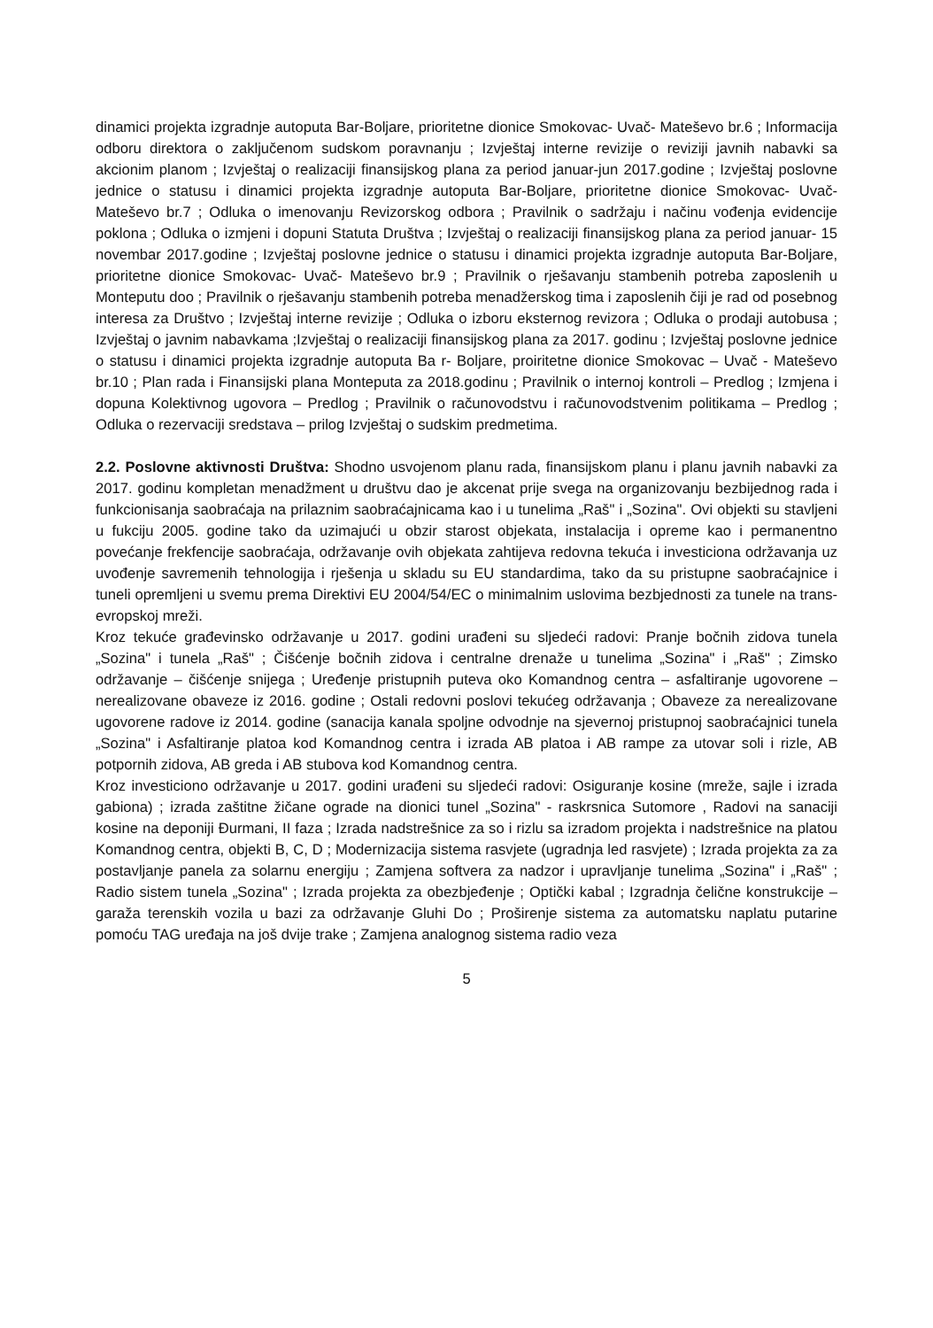dinamici projekta izgradnje autoputa Bar-Boljare, prioritetne dionice Smokovac- Uvač- Mateševo br.6 ; Informacija odboru direktora o zaključenom sudskom poravnanju ; Izvještaj interne revizije o reviziji javnih nabavki sa akcionim planom ; Izvještaj o realizaciji finansijskog plana za period januar-jun 2017.godine ; Izvještaj poslovne jednice o statusu i dinamici projekta izgradnje autoputa Bar-Boljare, prioritetne dionice Smokovac- Uvač- Mateševo br.7 ; Odluka o imenovanju Revizorskog odbora ; Pravilnik o sadržaju i načinu vođenja evidencije poklona ; Odluka o izmjeni i dopuni Statuta Društva ; Izvještaj o realizaciji finansijskog plana za period januar- 15 novembar 2017.godine ; Izvještaj poslovne jednice o statusu i dinamici projekta izgradnje autoputa Bar-Boljare, prioritetne dionice Smokovac- Uvač- Mateševo br.9 ; Pravilnik o rješavanju stambenih potreba zaposlenih u Monteputu doo ; Pravilnik o rješavanju stambenih potreba menadžerskog tima i zaposlenih čiji je rad od posebnog interesa za Društvo ; Izvještaj interne revizije ; Odluka o izboru eksternog revizora ; Odluka o prodaji autobusa ; Izvještaj o javnim nabavkama ;Izvještaj o realizaciji finansijskog plana za 2017. godinu ; Izvještaj poslovne jednice o statusu i dinamici projekta izgradnje autoputa Ba r- Boljare, proiritetne dionice Smokovac – Uvač - Mateševo br.10 ; Plan rada i Finansijski plana Monteputa za 2018.godinu ; Pravilnik o internoj kontroli – Predlog ; Izmjena i dopuna Kolektivnog ugovora – Predlog ; Pravilnik o računovodstvu i računovodstvenim politikama – Predlog ; Odluka o rezervaciji sredstava – prilog Izvještaj o sudskim predmetima.
2.2. Poslovne aktivnosti Društva: Shodno usvojenom planu rada, finansijskom planu i planu javnih nabavki za 2017. godinu kompletan menadžment u društvu dao je akcenat prije svega na organizovanju bezbijednog rada i funkcionisanja saobraćaja na prilaznim saobraćajnicama kao i u tunelima „Raš" i „Sozina". Ovi objekti su stavljeni u fukciju 2005. godine tako da uzimajući u obzir starost objekata, instalacija i opreme kao i permanentno povećanje frekfencije saobraćaja, održavanje ovih objekata zahtijeva redovna tekuća i investiciona održavanja uz uvođenje savremenih tehnologija i rješenja u skladu su EU standardima, tako da su pristupne saobraćajnice i tuneli opremljeni u svemu prema Direktivi EU 2004/54/EC o minimalnim uslovima bezbjednosti za tunele na trans-evropskoj mreži.
Kroz tekuće građevinsko održavanje u 2017. godini urađeni su sljedeći radovi: Pranje bočnih zidova tunela „Sozina" i tunela „Raš" ; Čišćenje bočnih zidova i centralne drenaže u tunelima „Sozina" i „Raš" ; Zimsko održavanje – čišćenje snijega ; Uređenje pristupnih puteva oko Komandnog centra – asfaltiranje ugovorene – nerealizovane obaveze iz 2016. godine ; Ostali redovni poslovi tekućeg održavanja ; Obaveze za nerealizovane ugovorene radove iz 2014. godine (sanacija kanala spoljne odvodnje na sjevernoj pristupnoj saobraćajnici tunela „Sozina" i Asfaltiranje platoa kod Komandnog centra i izrada AB platoa i AB rampe za utovar soli i rizle, AB potpornih zidova, AB greda i AB stubova kod Komandnog centra.
Kroz investiciono održavanje u 2017. godini urađeni su sljedeći radovi: Osiguranje kosine (mreže, sajle i izrada gabiona) ; izrada zaštitne žičane ograde na dionici tunel „Sozina" - raskrsnica Sutomore , Radovi na sanaciji kosine na deponiji Đurmani, II faza ; Izrada nadstrešnice za so i rizlu sa izradom projekta i nadstrešnice na platou Komandnog centra, objekti B, C, D ; Modernizacija sistema rasvjete (ugradnja led rasvjete) ; Izrada projekta za za postavljanje panela za solarnu energiju ; Zamjena softvera za nadzor i upravljanje tunelima „Sozina" i „Raš" ; Radio sistem tunela „Sozina" ; Izrada projekta za obezbjeđenje ; Optički kabal ; Izgradnja čelične konstrukcije – garaža terenskih vozila u bazi za održavanje Gluhi Do ; Proširenje sistema za automatsku naplatu putarine pomoću TAG uređaja na još dvije trake ; Zamjena analognog sistema radio veza
5